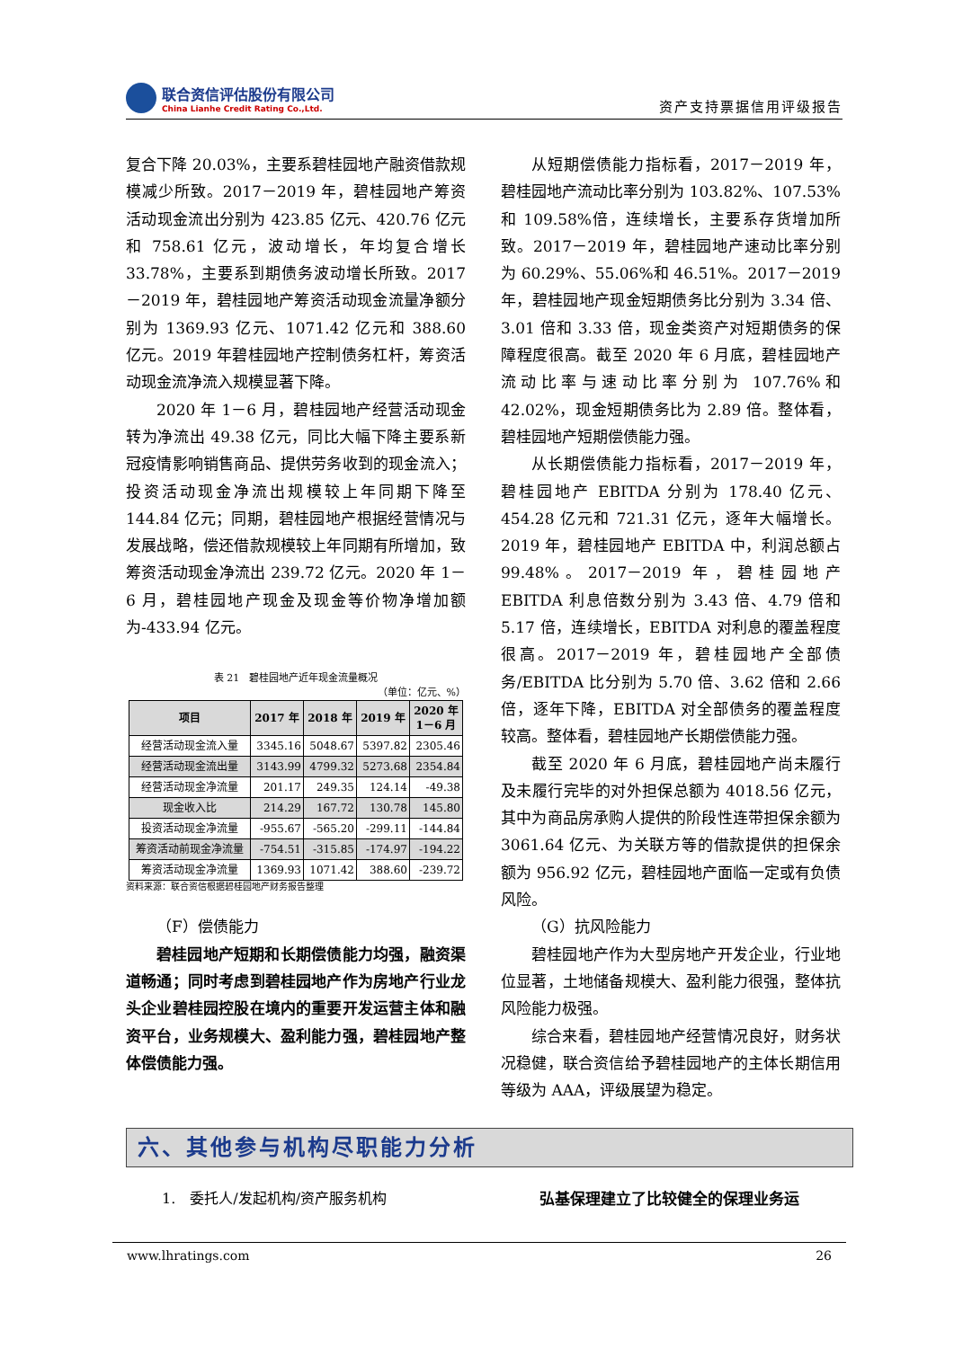联合资信评估股份有限公司
China Lianhe Credit Rating Co.,Ltd.
资产支持票据信用评级报告
复合下降 20.03%，主要系碧桂园地产融资借款规模减少所致。2017－2019 年，碧桂园地产筹资活动现金流出分别为 423.85 亿元、420.76 亿元和 758.61 亿元，波动增长，年均复合增长 33.78%，主要系到期债务波动增长所致。2017－2019 年，碧桂园地产筹资活动现金流量净额分别为 1369.93 亿元、1071.42 亿元和 388.60 亿元。2019 年碧桂园地产控制债务杠杆，筹资活动现金流净流入规模显著下降。
2020 年 1－6 月，碧桂园地产经营活动现金转为净流出 49.38 亿元，同比大幅下降主要系新冠疫情影响销售商品、提供劳务收到的现金流入；投资活动现金净流出规模较上年同期下降至 144.84 亿元；同期，碧桂园地产根据经营情况与发展战略，偿还借款规模较上年同期有所增加，致筹资活动现金净流出 239.72 亿元。2020 年 1－6 月，碧桂园地产现金及现金等价物净增加额为-433.94 亿元。
表 21　碧桂园地产近年现金流量概况
（单位：亿元、%）
| 项目 | 2017 年 | 2018 年 | 2019 年 | 2020 年 1－6 月 |
| --- | --- | --- | --- | --- |
| 经营活动现金流入量 | 3345.16 | 5048.67 | 5397.82 | 2305.46 |
| 经营活动现金流出量 | 3143.99 | 4799.32 | 5273.68 | 2354.84 |
| 经营活动现金净流量 | 201.17 | 249.35 | 124.14 | -49.38 |
| 现金收入比 | 214.29 | 167.72 | 130.78 | 145.80 |
| 投资活动现金净流量 | -955.67 | -565.20 | -299.11 | -144.84 |
| 筹资活动前现金净流量 | -754.51 | -315.85 | -174.97 | -194.22 |
| 筹资活动现金净流量 | 1369.93 | 1071.42 | 388.60 | -239.72 |
资料来源：联合资信根据碧桂园地产财务报告整理
（F）偿债能力
碧桂园地产短期和长期偿债能力均强，融资渠道畅通；同时考虑到碧桂园地产作为房地产行业龙头企业碧桂园控股在境内的重要开发运营主体和融资平台，业务规模大、盈利能力强，碧桂园地产整体偿债能力强。
从短期偿债能力指标看，2017－2019 年，碧桂园地产流动比率分别为 103.82%、107.53%和 109.58%倍，连续增长，主要系存货增加所致。2017－2019 年，碧桂园地产速动比率分别为 60.29%、55.06%和 46.51%。2017－2019 年，碧桂园地产现金短期债务比分别为 3.34 倍、3.01 倍和 3.33 倍，现金类资产对短期债务的保障程度很高。截至 2020 年 6 月底，碧桂园地产流动比率与速动比率分别为 107.76%和 42.02%，现金短期债务比为 2.89 倍。整体看，碧桂园地产短期偿债能力强。
从长期偿债能力指标看，2017－2019 年，碧桂园地产 EBITDA 分别为 178.40 亿元、454.28 亿元和 721.31 亿元，逐年大幅增长。2019 年，碧桂园地产 EBITDA 中，利润总额占 99.48%。2017－2019 年，碧桂园地产 EBITDA 利息倍数分别为 3.43 倍、4.79 倍和 5.17 倍，连续增长，EBITDA 对利息的覆盖程度很高。2017－2019 年，碧桂园地产全部债务/EBITDA 比分别为 5.70 倍、3.62 倍和 2.66 倍，逐年下降，EBITDA 对全部债务的覆盖程度较高。整体看，碧桂园地产长期偿债能力强。
截至 2020 年 6 月底，碧桂园地产尚未履行及未履行完毕的对外担保总额为 4018.56 亿元，其中为商品房承购人提供的阶段性连带担保余额为 3061.64 亿元、为关联方等的借款提供的担保余额为 956.92 亿元，碧桂园地产面临一定或有负债风险。
（G）抗风险能力
碧桂园地产作为大型房地产开发企业，行业地位显著，土地储备规模大、盈利能力很强，整体抗风险能力极强。
综合来看，碧桂园地产经营情况良好，财务状况稳健，联合资信给予碧桂园地产的主体长期信用等级为 AAA，评级展望为稳定。
六、其他参与机构尽职能力分析
1.　委托人/发起机构/资产服务机构 弘基保理建立了比较健全的保理业务运
www.lhratings.com 26